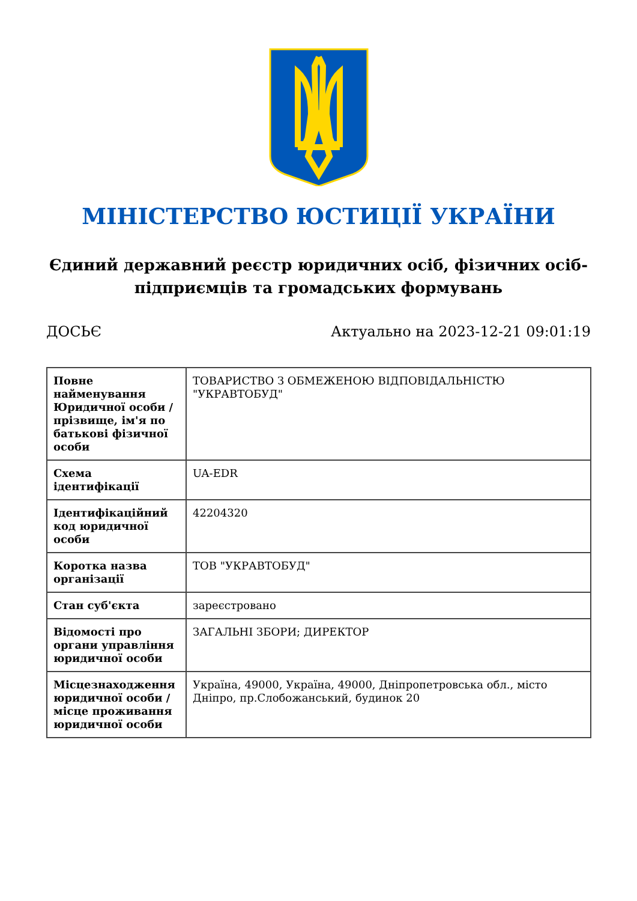МІНІСТЕРСТВО ЮСТИЦІЇ УКРАЇНИ
Єдиний державний реєстр юридичних осіб, фізичних осіб-підприємців та громадських формувань
ДОСЬЄ Актуально на 2023-12-21 09:01:19
| Повне найменування Юридичної особи / прізвище, ім'я по батькові фізичної особи | ТОВАРИСТВО З ОБМЕЖЕНОЮ ВІДПОВІДАЛЬНІСТЮ "УКРАВТОБУД" |
| Схема ідентифікації | UA-EDR |
| Ідентифікаційний код юридичної особи | 42204320 |
| Коротка назва організації | ТОВ "УКРАВТОБУД" |
| Стан суб'єкта | зареєстровано |
| Відомості про органи управління юридичної особи | ЗАГАЛЬНІ ЗБОРИ; ДИРЕКТОР |
| Місцезнаходження юридичної особи / місце проживання юридичної особи | Україна, 49000, Україна, 49000, Дніпропетровська обл., місто Дніпро, пр.Слобожанський, будинок 20 |